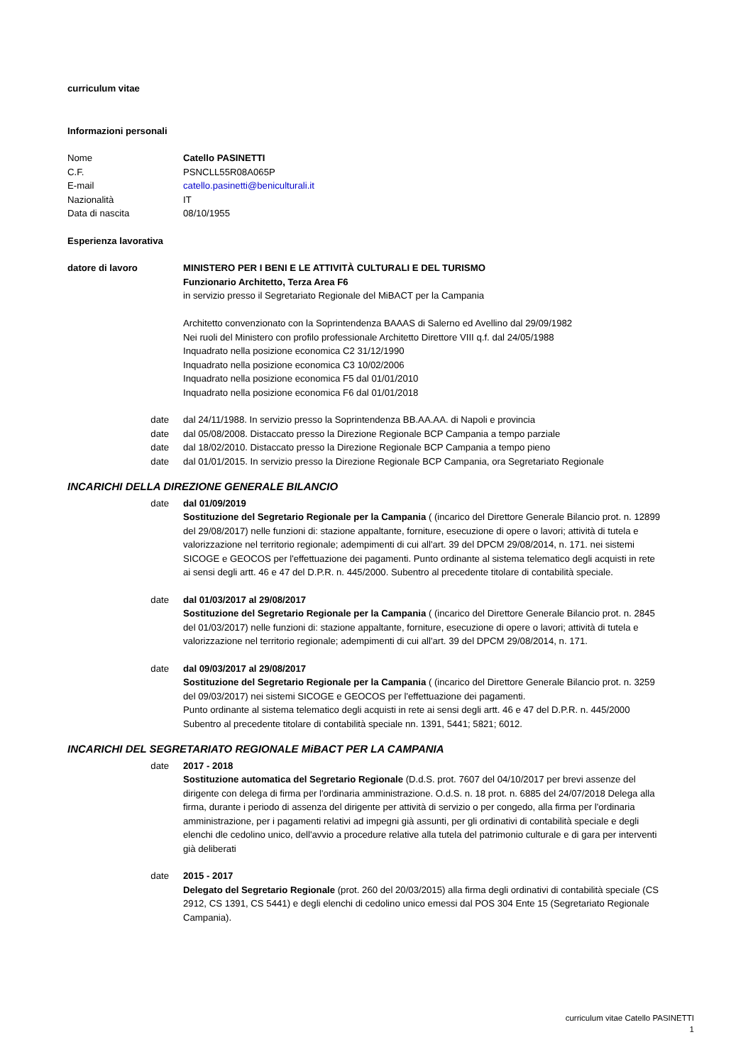curriculum vitae
Informazioni personali
Nome Catello PASINETTI
C.F. PSNCLL55R08A065P
E-mail catello.pasinetti@beniculturali.it
Nazionalità IT
Data di nascita 08/10/1955
Esperienza lavorativa
datore di lavoro MINISTERO PER I BENI E LE ATTIVITÀ CULTURALI E DEL TURISMO
Funzionario Architetto, Terza Area F6
in servizio presso il Segretariato Regionale del MiBACT per la Campania
Architetto convenzionato con la Soprintendenza BAAAS di Salerno ed Avellino dal 29/09/1982
Nei ruoli del Ministero con profilo professionale Architetto Direttore VIII q.f. dal 24/05/1988
Inquadrato nella posizione economica C2 31/12/1990
Inquadrato nella posizione economica C3 10/02/2006
Inquadrato nella posizione economica F5 dal 01/01/2010
Inquadrato nella posizione economica F6 dal 01/01/2018
date dal 24/11/1988. In servizio presso la Soprintendenza BB.AA.AA. di Napoli e provincia
date dal 05/08/2008. Distaccato presso la Direzione Regionale BCP Campania a tempo parziale
date dal 18/02/2010. Distaccato presso la Direzione Regionale BCP Campania a tempo pieno
date dal 01/01/2015. In servizio presso la Direzione Regionale BCP Campania, ora Segretariato Regionale
INCARICHI DELLA DIREZIONE GENERALE BILANCIO
date dal 01/09/2019
Sostituzione del Segretario Regionale per la Campania ( (incarico del Direttore Generale Bilancio prot. n. 12899 del 29/08/2017) nelle funzioni di: stazione appaltante, forniture, esecuzione di opere o lavori; attività di tutela e valorizzazione nel territorio regionale; adempimenti di cui all'art. 39 del DPCM 29/08/2014, n. 171. nei sistemi SICOGE e GEOCOS per l'effettuazione dei pagamenti. Punto ordinante al sistema telematico degli acquisti in rete ai sensi degli artt. 46 e 47 del D.P.R. n. 445/2000. Subentro al precedente titolare di contabilità speciale.
date dal 01/03/2017 al 29/08/2017
Sostituzione del Segretario Regionale per la Campania ( (incarico del Direttore Generale Bilancio prot. n. 2845 del 01/03/2017) nelle funzioni di: stazione appaltante, forniture, esecuzione di opere o lavori; attività di tutela e valorizzazione nel territorio regionale; adempimenti di cui all'art. 39 del DPCM 29/08/2014, n. 171.
date dal 09/03/2017 al 29/08/2017
Sostituzione del Segretario Regionale per la Campania ( (incarico del Direttore Generale Bilancio prot. n. 3259 del 09/03/2017) nei sistemi SICOGE e GEOCOS per l'effettuazione dei pagamenti.
Punto ordinante al sistema telematico degli acquisti in rete ai sensi degli artt. 46 e 47 del D.P.R. n. 445/2000
Subentro al precedente titolare di contabilità speciale nn. 1391, 5441; 5821; 6012.
INCARICHI DEL SEGRETARIATO REGIONALE MiBACT PER LA CAMPANIA
date 2017 - 2018
Sostituzione automatica del Segretario Regionale (D.d.S. prot. 7607 del 04/10/2017 per brevi assenze del dirigente con delega di firma per l'ordinaria amministrazione. O.d.S. n. 18 prot. n. 6885 del 24/07/2018 Delega alla firma, durante i periodo di assenza del dirigente per attività di servizio o per congedo, alla firma per l'ordinaria amministrazione, per i pagamenti relativi ad impegni già assunti, per gli ordinativi di contabilità speciale e degli elenchi dle cedolino unico, dell'avvio a procedure relative alla tutela del patrimonio culturale e di gara per interventi già deliberati
date 2015 - 2017
Delegato del Segretario Regionale (prot. 260 del 20/03/2015) alla firma degli ordinativi di contabilità speciale (CS 2912, CS 1391, CS 5441) e degli elenchi di cedolino unico emessi dal POS 304 Ente 15 (Segretariato Regionale Campania).
curriculum vitae Catello PASINETTI
1